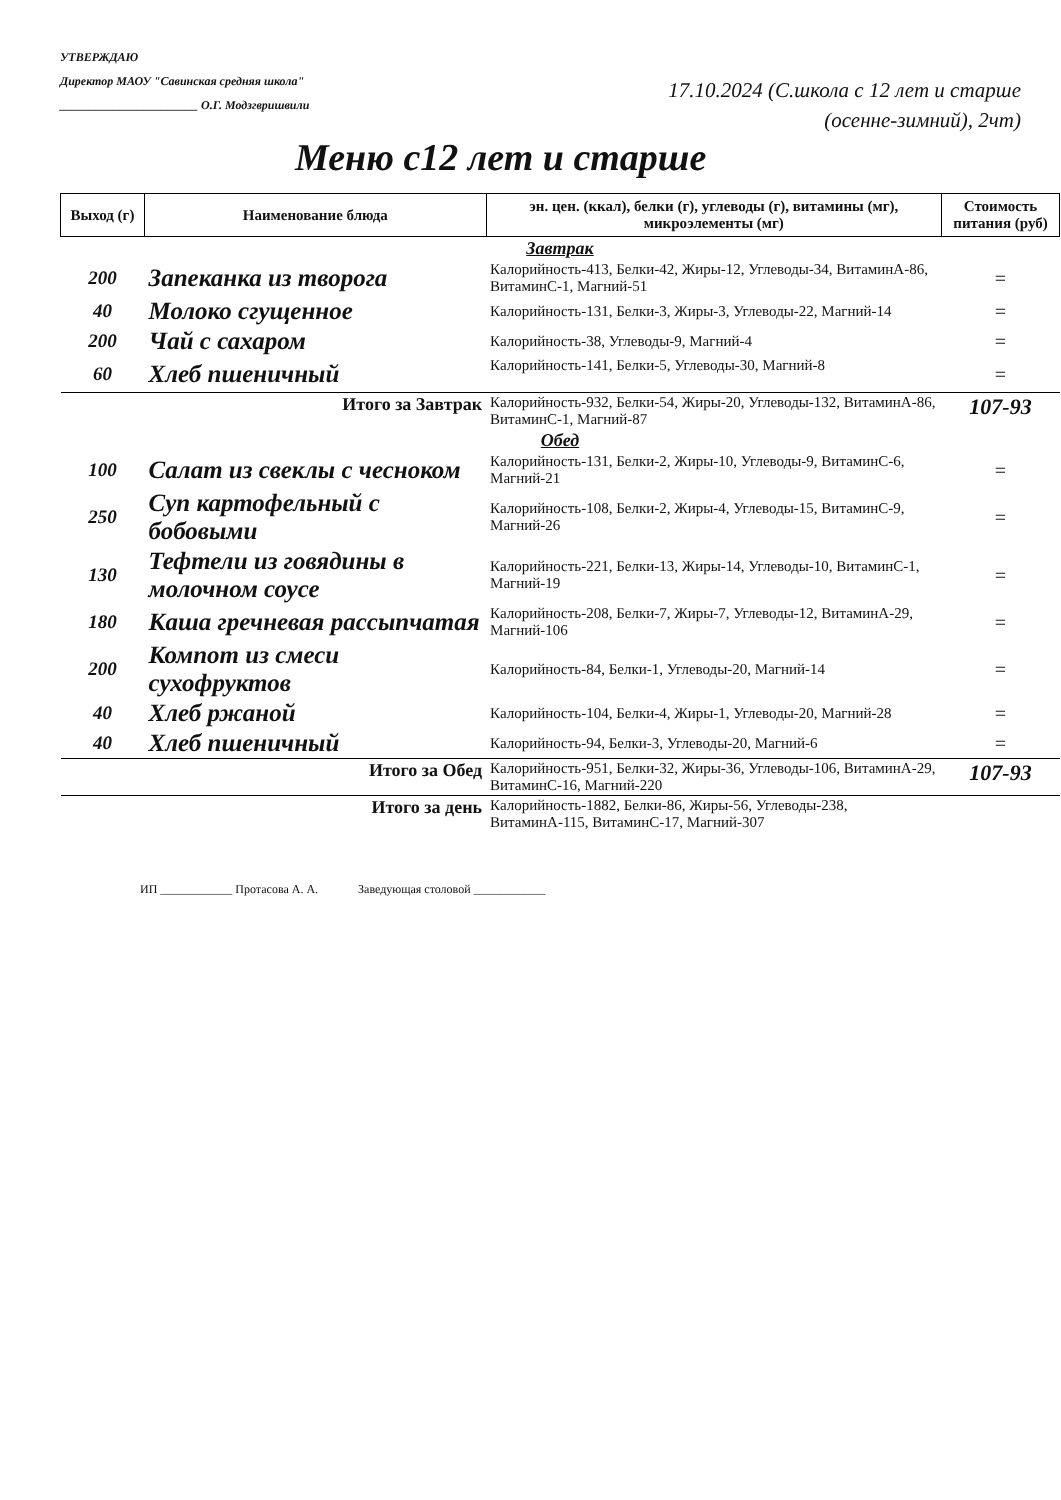УТВЕРЖДАЮ
Директор МАОУ "Савинская средняя школа"
_______________________ О.Г. Модзгвришвили
17.10.2024 (С.школа с 12 лет и старше
(осенне-зимний), 2чт)
Меню с12 лет и старше
| Выход (г) | Наименование блюда | эн. цен. (ккал), белки (г), углеводы (г), витамины (мг), микроэлементы (мг) | Стоимость питания (руб) |
| --- | --- | --- | --- |
| Завтрак | | | |
| 200 | Запеканка из творога | Калорийность-413, Белки-42, Жиры-12, Углеводы-34, ВитаминА-86, ВитаминС-1, Магний-51 | = |
| 40 | Молоко сгущенное | Калорийность-131, Белки-3, Жиры-3, Углеводы-22, Магний-14 | = |
| 200 | Чай с сахаром | Калорийность-38, Углеводы-9, Магний-4 | = |
| 60 | Хлеб пшеничный | Калорийность-141, Белки-5, Углеводы-30, Магний-8 | = |
| | Итого за Завтрак | Калорийность-932, Белки-54, Жиры-20, Углеводы-132, ВитаминА-86, ВитаминС-1, Магний-87 | 107-93 |
| Обед | | | |
| 100 | Салат из свеклы с чесноком | Калорийность-131, Белки-2, Жиры-10, Углеводы-9, ВитаминС-6, Магний-21 | = |
| 250 | Суп картофельный с бобовыми | Калорийность-108, Белки-2, Жиры-4, Углеводы-15, ВитаминС-9, Магний-26 | = |
| 130 | Тефтели из говядины в молочном соусе | Калорийность-221, Белки-13, Жиры-14, Углеводы-10, ВитаминС-1, Магний-19 | = |
| 180 | Каша гречневая рассыпчатая | Калорийность-208, Белки-7, Жиры-7, Углеводы-12, ВитаминА-29, Магний-106 | = |
| 200 | Компот из смеси сухофруктов | Калорийность-84, Белки-1, Углеводы-20, Магний-14 | = |
| 40 | Хлеб ржаной | Калорийность-104, Белки-4, Жиры-1, Углеводы-20, Магний-28 | = |
| 40 | Хлеб пшеничный | Калорийность-94, Белки-3, Углеводы-20, Магний-6 | = |
| | Итого за Обед | Калорийность-951, Белки-32, Жиры-36, Углеводы-106, ВитаминА-29, ВитаминС-16, Магний-220 | 107-93 |
| | Итого за день | Калорийность-1882, Белки-86, Жиры-56, Углеводы-238, ВитаминА-115, ВитаминС-17, Магний-307 | |
ИП ____________ Протасова А. А. Заведующая столовой ____________